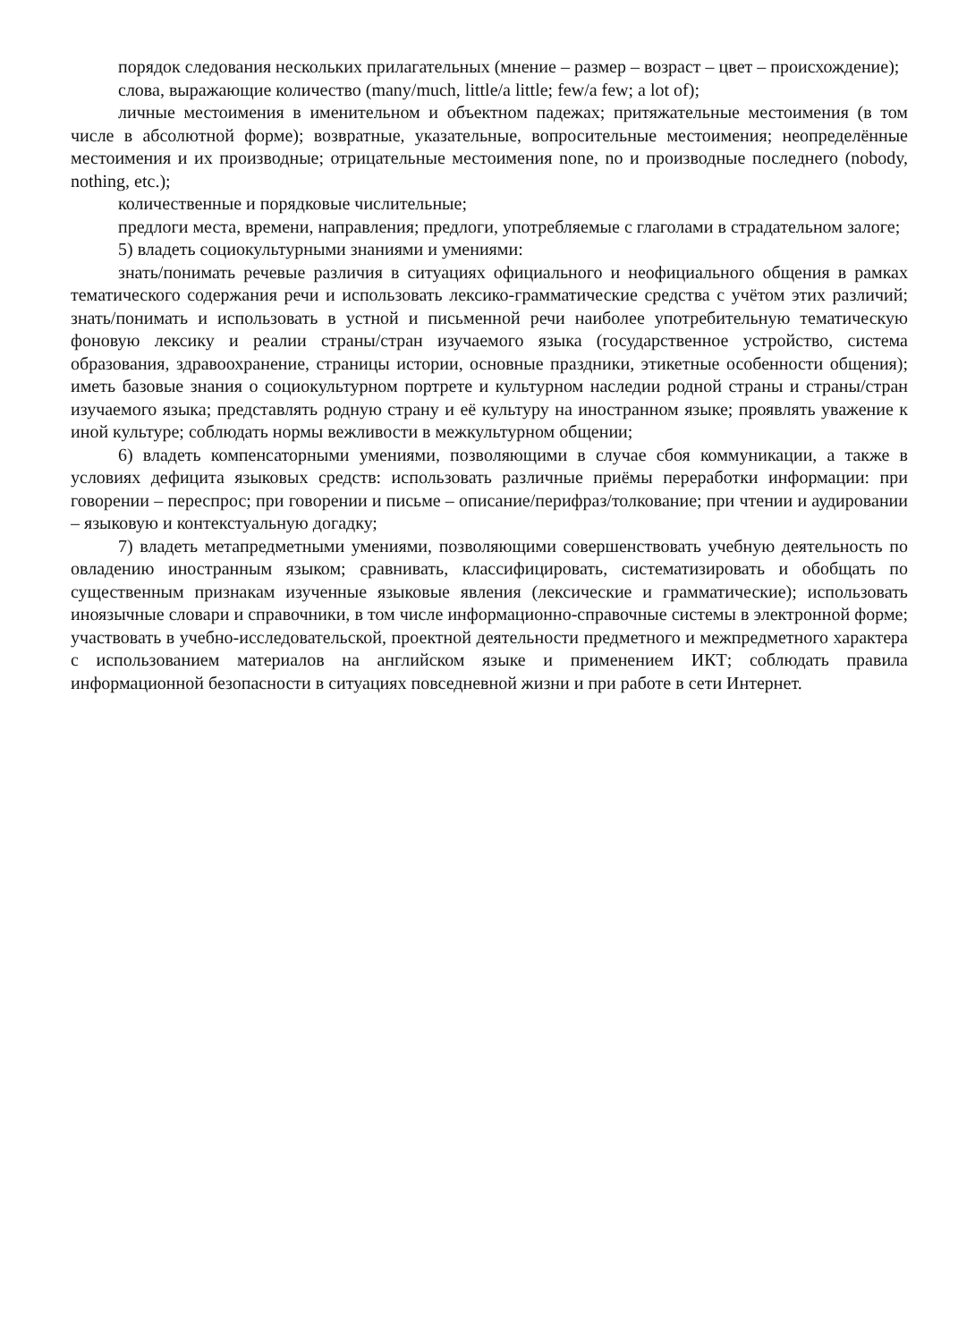порядок следования нескольких прилагательных (мнение – размер – возраст – цвет – происхождение);
слова, выражающие количество (many/much, little/a little; few/a few; a lot of);
личные местоимения в именительном и объектном падежах; притяжательные местоимения (в том числе в абсолютной форме); возвратные, указательные, вопросительные местоимения; неопределённые местоимения и их производные; отрицательные местоимения none, no и производные последнего (nobody, nothing, etc.);
количественные и порядковые числительные;
предлоги места, времени, направления; предлоги, употребляемые с глаголами в страдательном залоге;
5) владеть социокультурными знаниями и умениями:
знать/понимать речевые различия в ситуациях официального и неофициального общения в рамках тематического содержания речи и использовать лексико-грамматические средства с учётом этих различий; знать/понимать и использовать в устной и письменной речи наиболее употребительную тематическую фоновую лексику и реалии страны/стран изучаемого языка (государственное устройство, система образования, здравоохранение, страницы истории, основные праздники, этикетные особенности общения); иметь базовые знания о социокультурном портрете и культурном наследии родной страны и страны/стран изучаемого языка; представлять родную страну и её культуру на иностранном языке; проявлять уважение к иной культуре; соблюдать нормы вежливости в межкультурном общении;
6) владеть компенсаторными умениями, позволяющими в случае сбоя коммуникации, а также в условиях дефицита языковых средств: использовать различные приёмы переработки информации: при говорении – переспрос; при говорении и письме – описание/перифраз/толкование; при чтении и аудировании – языковую и контекстуальную догадку;
7) владеть метапредметными умениями, позволяющими совершенствовать учебную деятельность по овладению иностранным языком; сравнивать, классифицировать, систематизировать и обобщать по существенным признакам изученные языковые явления (лексические и грамматические); использовать иноязычные словари и справочники, в том числе информационно-справочные системы в электронной форме; участвовать в учебно-исследовательской, проектной деятельности предметного и межпредметного характера с использованием материалов на английском языке и применением ИКТ; соблюдать правила информационной безопасности в ситуациях повседневной жизни и при работе в сети Интернет.